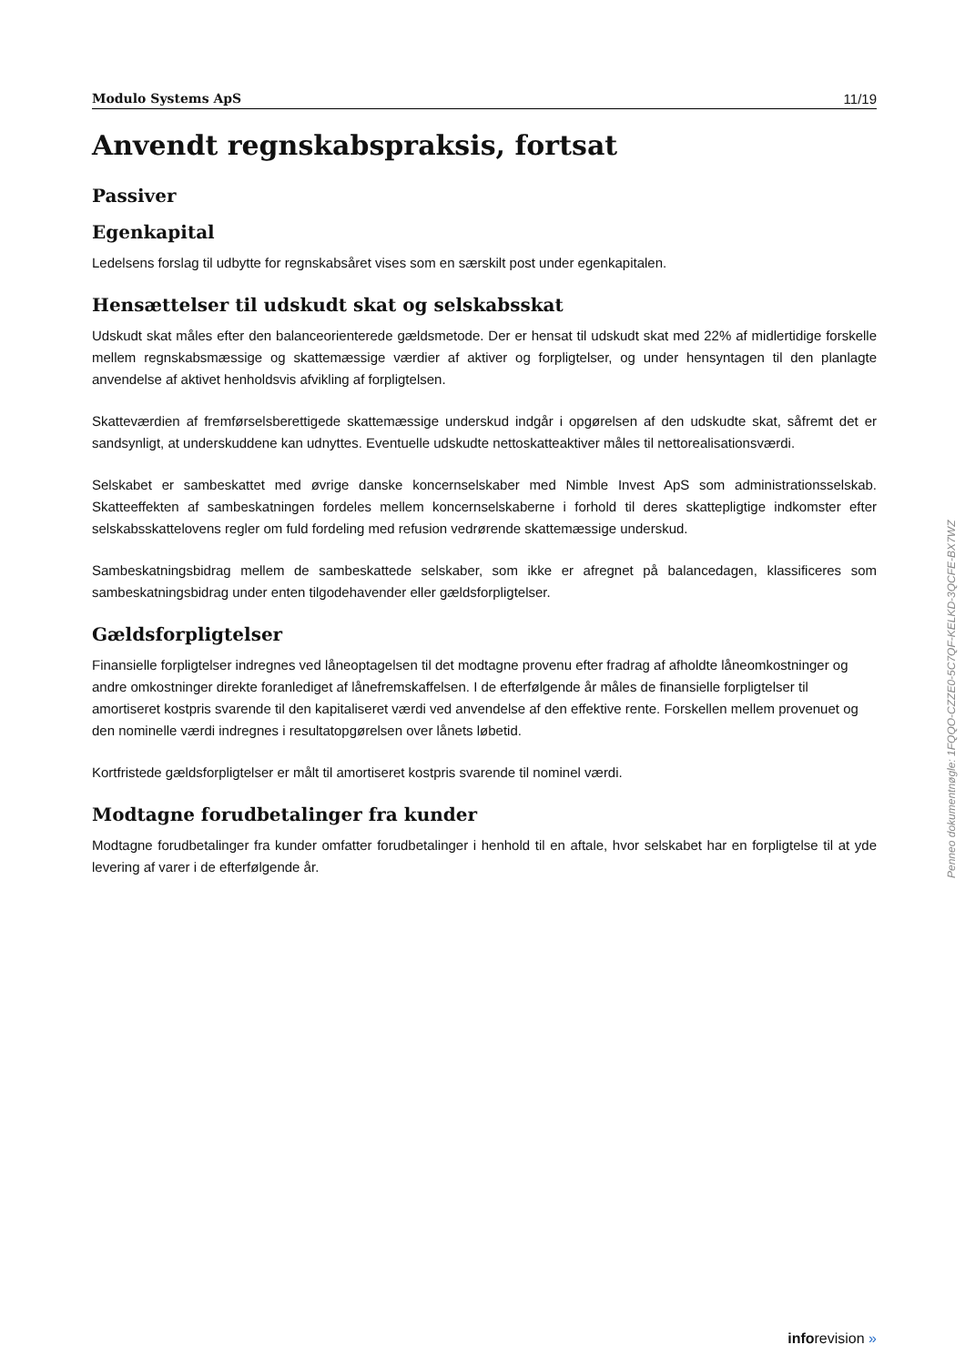Modulo Systems ApS 11/19
Anvendt regnskabspraksis, fortsat
Passiver
Egenkapital
Ledelsens forslag til udbytte for regnskabsåret vises som en særskilt post under egenkapitalen.
Hensættelser til udskudt skat og selskabsskat
Udskudt skat måles efter den balanceorienterede gældsmetode. Der er hensat til udskudt skat med 22% af midlertidige forskelle mellem regnskabsmæssige og skattemæssige værdier af aktiver og forpligtelser, og under hensyntagen til den planlagte anvendelse af aktivet henholdsvis afvikling af forpligtelsen.
Skatteværdien af fremførselsberettigede skattemæssige underskud indgår i opgørelsen af den udskudte skat, såfremt det er sandsynligt, at underskuddene kan udnyttes. Eventuelle udskudte nettoskatteaktiver måles til nettorealisationsværdi.
Selskabet er sambeskattet med øvrige danske koncernselskaber med Nimble Invest ApS som administrationsselskab. Skatteeffekten af sambeskatningen fordeles mellem koncernselskaberne i forhold til deres skattepligtige indkomster efter selskabsskattelovens regler om fuld fordeling med refusion vedrørende skattemæssige underskud.
Sambeskatningsbidrag mellem de sambeskattede selskaber, som ikke er afregnet på balancedagen, klassificeres som sambeskatningsbidrag under enten tilgodehavender eller gældsforpligtelser.
Gældsforpligtelser
Finansielle forpligtelser indregnes ved låneoptagelsen til det modtagne provenu efter fradrag af afholdte låneomkostninger og andre omkostninger direkte foranlediget af lånefremskaffelsen. I de efterfølgende år måles de finansielle forpligtelser til amortiseret kostpris svarende til den kapitaliseret værdi ved anvendelse af den effektive rente. Forskellen mellem provenuet og den nominelle værdi indregnes i resultatopgørelsen over lånets løbetid.
Kortfristede gældsforpligtelser er målt til amortiseret kostpris svarende til nominel værdi.
Modtagne forudbetalinger fra kunder
Modtagne forudbetalinger fra kunder omfatter forudbetalinger i henhold til en aftale, hvor selskabet har en forpligtelse til at yde levering af varer i de efterfølgende år.
Penneo dokumentnøgle: 1FQQO-CZZE0-5C7QF-KELKD-3QCFE-BX7WZ
inforevision »